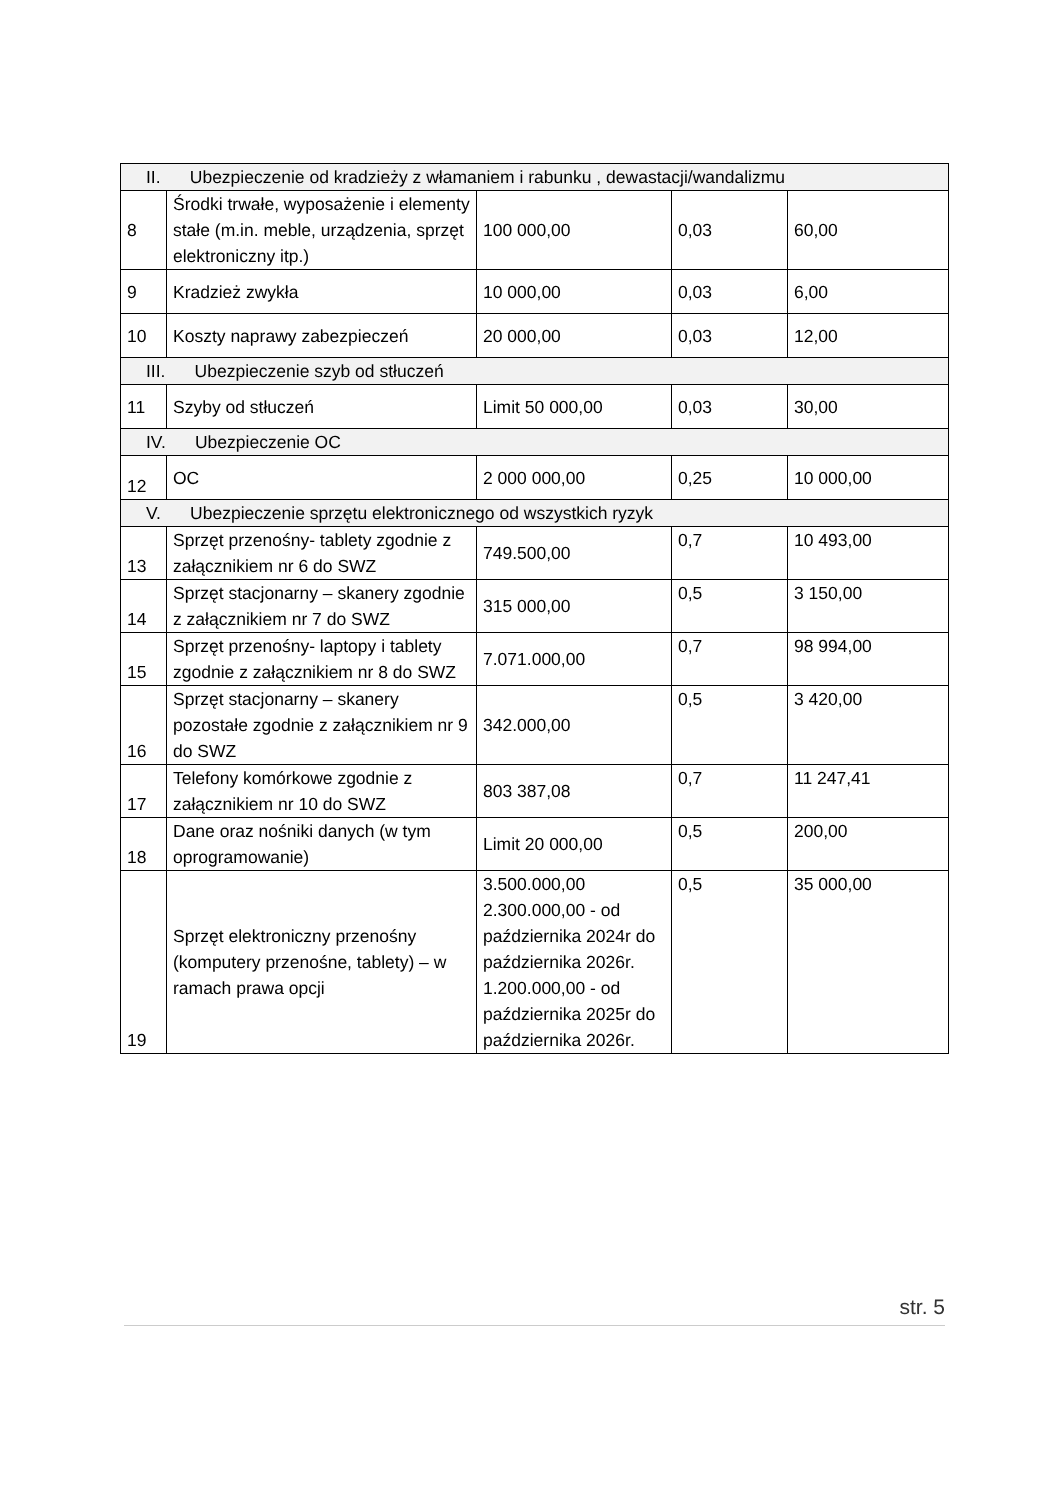| II. Ubezpieczenie od kradzieży z włamaniem i rabunku , dewastacji/wandalizmu | | | | |
| 8 | Środki trwałe, wyposażenie i elementy stałe (m.in. meble, urządzenia, sprzęt elektroniczny itp.) | 100 000,00 | 0,03 | 60,00 |
| 9 | Kradzież zwykła | 10 000,00 | 0,03 | 6,00 |
| 10 | Koszty naprawy zabezpieczeń | 20 000,00 | 0,03 | 12,00 |
| III. Ubezpieczenie szyb od stłuczeń | | | | |
| 11 | Szyby od stłuczeń | Limit 50 000,00 | 0,03 | 30,00 |
| IV. Ubezpieczenie OC | | | | |
| 12 | OC | 2 000 000,00 | 0,25 | 10 000,00 |
| V. Ubezpieczenie sprzętu elektronicznego od wszystkich ryzyk | | | | |
| 13 | Sprzęt przenośny- tablety zgodnie z załącznikiem nr 6 do SWZ | 749.500,00 | 0,7 | 10 493,00 |
| 14 | Sprzęt stacjonarny – skanery zgodnie z załącznikiem nr 7 do SWZ | 315 000,00 | 0,5 | 3 150,00 |
| 15 | Sprzęt przenośny- laptopy i tablety zgodnie z załącznikiem nr 8 do SWZ | 7.071.000,00 | 0,7 | 98 994,00 |
| 16 | Sprzęt stacjonarny – skanery pozostałe zgodnie z załącznikiem nr 9 do SWZ | 342.000,00 | 0,5 | 3 420,00 |
| 17 | Telefony komórkowe zgodnie z załącznikiem nr 10 do SWZ | 803 387,08 | 0,7 | 11 247,41 |
| 18 | Dane oraz nośniki danych (w tym oprogramowanie) | Limit 20 000,00 | 0,5 | 200,00 |
| 19 | Sprzęt elektroniczny przenośny (komputery przenośne, tablety) – w ramach prawa opcji | 3.500.000,00 2.300.000,00 - od października 2024r do października 2026r. 1.200.000,00 - od października 2025r do października 2026r. | 0,5 | 35 000,00 |
str. 5